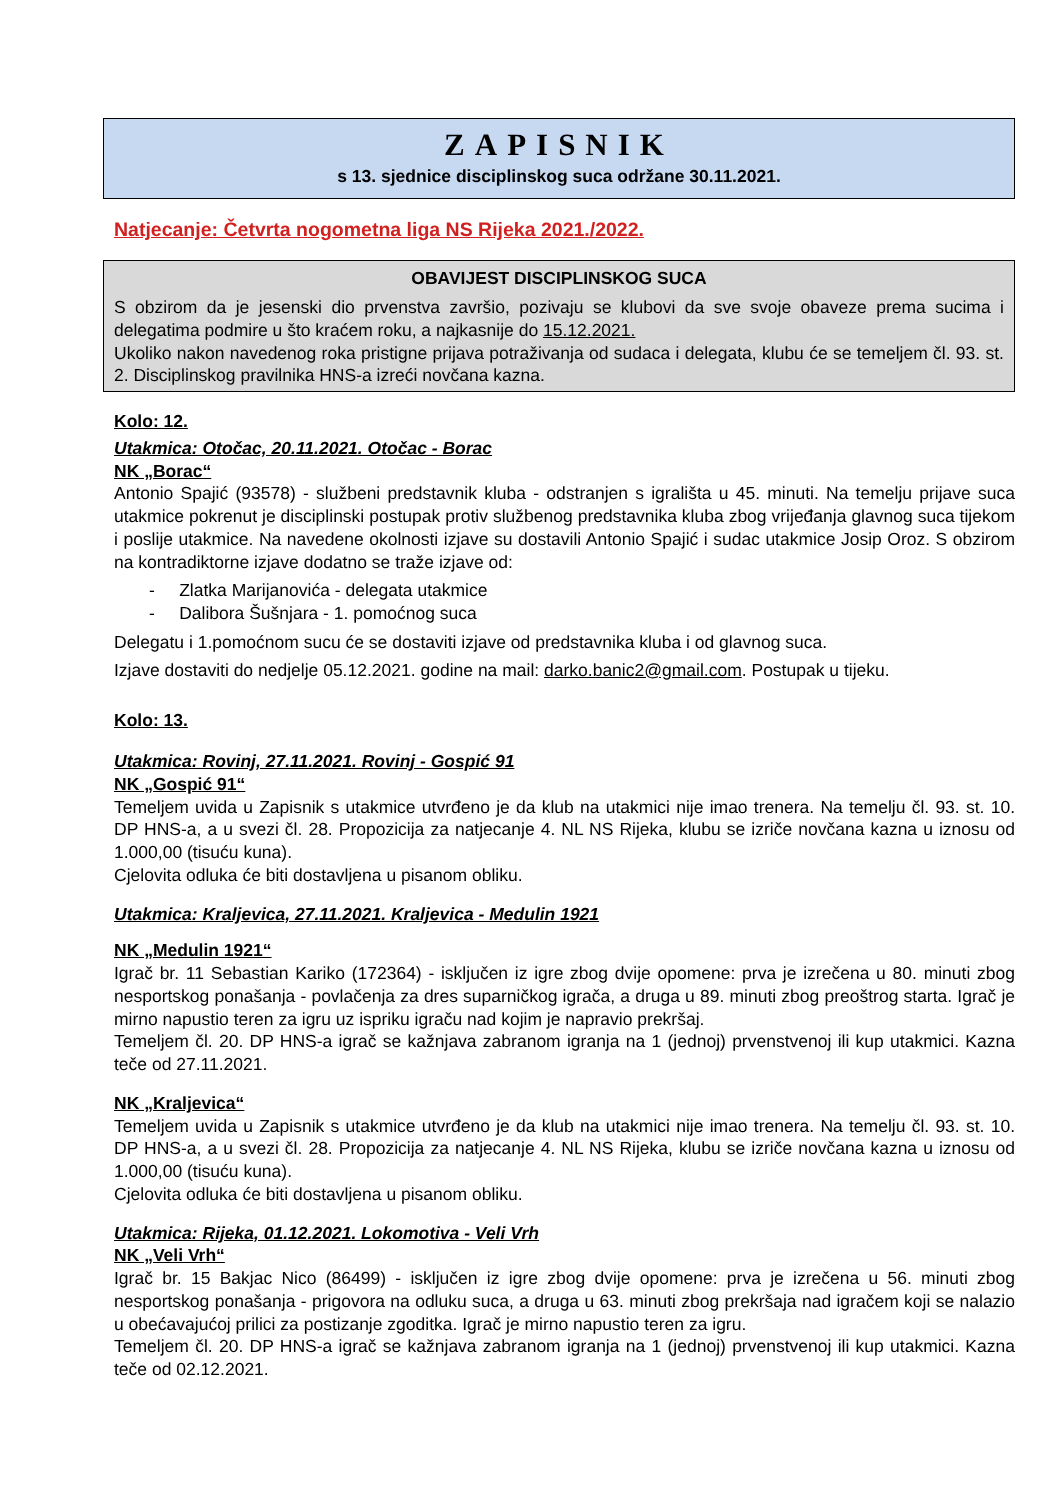ZAPISNIK
s 13. sjednice disciplinskog suca održane 30.11.2021.
Natjecanje: Četvrta nogometna liga NS Rijeka 2021./2022.
OBAVIJEST DISCIPLINSKOG SUCA
S obzirom da je jesenski dio prvenstva završio, pozivaju se klubovi da sve svoje obaveze prema sucima i delegatima podmire u što kraćem roku, a najkasnije do 15.12.2021.
Ukoliko nakon navedenog roka pristigne prijava potraživanja od sudaca i delegata, klubu će se temeljem čl. 93. st. 2. Disciplinskog pravilnika HNS-a izreći novčana kazna.
Kolo: 12.
Utakmica: Otočac, 20.11.2021. Otočac - Borac
NK „Borac“
Antonio Spajić (93578) - službeni predstavnik kluba - odstranjen s igrališta u 45. minuti. Na temelju prijave suca utakmice pokrenut je disciplinski postupak protiv službenog predstavnika kluba zbog vrijeđanja glavnog suca tijekom i poslije utakmice. Na navedene okolnosti izjave su dostavili Antonio Spajić i sudac utakmice Josip Oroz. S obzirom na kontradiktorne izjave dodatno se traže izjave od:
- Zlatka Marijanovića - delegata utakmice
- Dalibora Šušnjara - 1. pomoćnog suca
Delegatu i 1.pomoćnom sucu će se dostaviti izjave od predstavnika kluba i od glavnog suca.
Izjave dostaviti do nedjelje 05.12.2021. godine na mail: darko.banic2@gmail.com. Postupak u tijeku.
Kolo: 13.
Utakmica: Rovinj, 27.11.2021. Rovinj - Gospić 91
NK „Gospić 91“
Temeljem uvida u Zapisnik s utakmice utvrđeno je da klub na utakmici nije imao trenera. Na temelju čl. 93. st. 10. DP HNS-a, a u svezi čl. 28. Propozicija za natjecanje 4. NL NS Rijeka, klubu se izriče novčana kazna u iznosu od 1.000,00 (tisuću kuna).
Cjelovita odluka će biti dostavljena u pisanom obliku.
Utakmica: Kraljevica, 27.11.2021. Kraljevica - Medulin 1921
NK „Medulin 1921“
Igrač br. 11 Sebastian Kariko (172364) - isključen iz igre zbog dvije opomene: prva je izrečena u 80. minuti zbog nesportskog ponašanja - povlačenja za dres suparničkog igrača, a druga u 89. minuti zbog preoštrog starta. Igrač je mirno napustio teren za igru uz ispriku igraču nad kojim je napravio prekršaj.
Temeljem čl. 20. DP HNS-a igrač se kažnjava zabranom igranja na 1 (jednoj) prvenstvenoj ili kup utakmici. Kazna teče od 27.11.2021.
NK „Kraljevica“
Temeljem uvida u Zapisnik s utakmice utvrđeno je da klub na utakmici nije imao trenera. Na temelju čl. 93. st. 10. DP HNS-a, a u svezi čl. 28. Propozicija za natjecanje 4. NL NS Rijeka, klubu se izriče novčana kazna u iznosu od 1.000,00 (tisuću kuna).
Cjelovita odluka će biti dostavljena u pisanom obliku.
Utakmica: Rijeka, 01.12.2021. Lokomotiva - Veli Vrh
NK „Veli Vrh“
Igrač br. 15 Bakjac Nico (86499) - isključen iz igre zbog dvije opomene: prva je izrečena u 56. minuti zbog nesportskog ponašanja - prigovora na odluku suca, a druga u 63. minuti zbog prekršaja nad igračem koji se nalazio u obećavajućoj prilici za postizanje zgoditka. Igrač je mirno napustio teren za igru.
Temeljem čl. 20. DP HNS-a igrač se kažnjava zabranom igranja na 1 (jednoj) prvenstvenoj ili kup utakmici. Kazna teče od 02.12.2021.